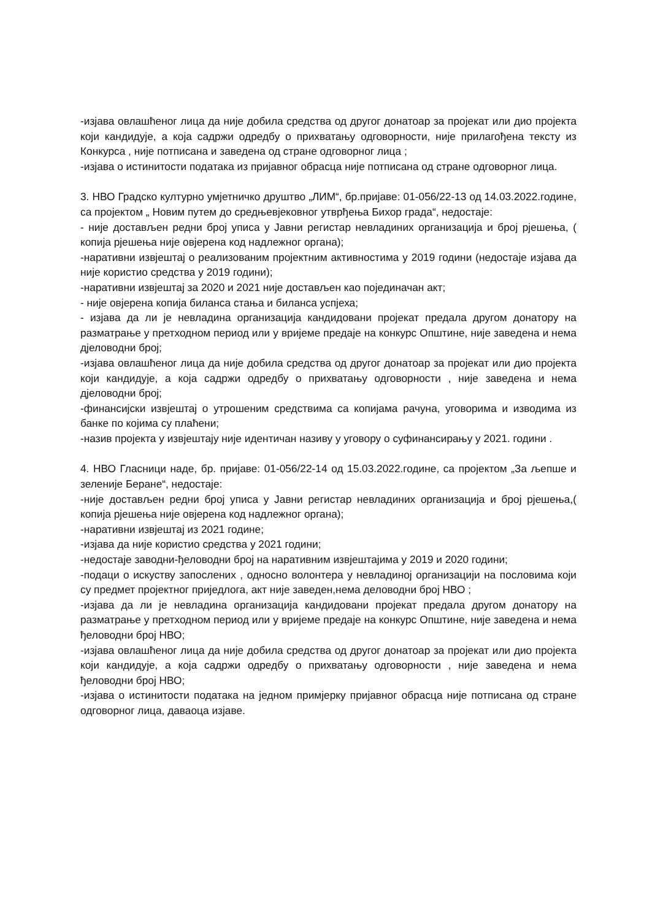-изјава овлашћеног лица да није добила средства од другог донатоар за пројекат или дио пројекта који кандидује, а која садржи одредбу о прихватању одговорности, није прилагођена тексту из Конкурса , није потписана и заведена од стране одговорног лица ;
-изјава о истинитости података из пријавног обрасца није потписана од стране одговорног лица.
3. НВО Градско културно умјетничко друштво „ЛИМ“, бр.пријаве: 01-056/22-13 од 14.03.2022.године, са пројектом „ Новим путем до средњевјековног утврђења Бихор града“, недостаје:
- није достављен редни број уписа у Јавни регистар невладиних организација и број рјешења, ( копија рјешења није овјерена код надлежног органа);
-наративни извјештај о реализованим пројектним активностима у 2019 години (недостаје изјава да није користио средства у 2019 години);
-наративни извјештај за 2020 и 2021 није достављен као појединачан акт;
- није овјерена копија биланса стања и биланса успјеха;
- изјава да ли је невладина организација кандидовани пројекат предала другом донатору на разматрање у претходном период или у вријеме предаје на конкурс Општине, није заведена и нема дјеловодни број;
-изјава овлашћеног лица да није добила средства од другог донатоар за пројекат или дио пројекта који кандидује, а која садржи одредбу о прихватању одговорности , није заведена и нема дјеловодни број;
-финансијски извјештај о утрошеним средствима са копијама рачуна, уговорима и изводима из банке по којима су плаћени;
-назив пројекта у извјештају није идентичан називу у уговору о суфинансирању у 2021. години .
4. НВО Гласници наде, бр. пријаве: 01-056/22-14 од 15.03.2022.године, са пројектом „За љепше и зеленије Беране“, недостаје:
-није достављен редни број уписа у Јавни регистар невладиних организација и број рјешења,( копија рјешења није овјерена код надлежног органа);
-наративни извјештај из 2021 године;
-изјава да није користио средства у 2021 години;
-недостаје заводни-ђеловодни број на наративним извјештајима у 2019 и 2020 години;
-подаци о искуству запослених , односно волонтера у невладиној организацији на пословима који су предмет пројектног приједлога, акт није заведен,нема деловодни број НВО ;
-изјава да ли је невладина организација кандидовани пројекат предала другом донатору на разматрање у претходном период или у вријеме предаје на конкурс Општине, није заведена и нема ђеловодни број НВО;
-изјава овлашћеног лица да није добила средства од другог донатоар за пројекат или дио пројекта који кандидује, а која садржи одредбу о прихватању одговорности , није заведена и нема ђеловодни број НВО;
-изјава о истинитости података на једном примјерку пријавног обрасца није потписана од стране одговорног лица, даваоца изјаве.